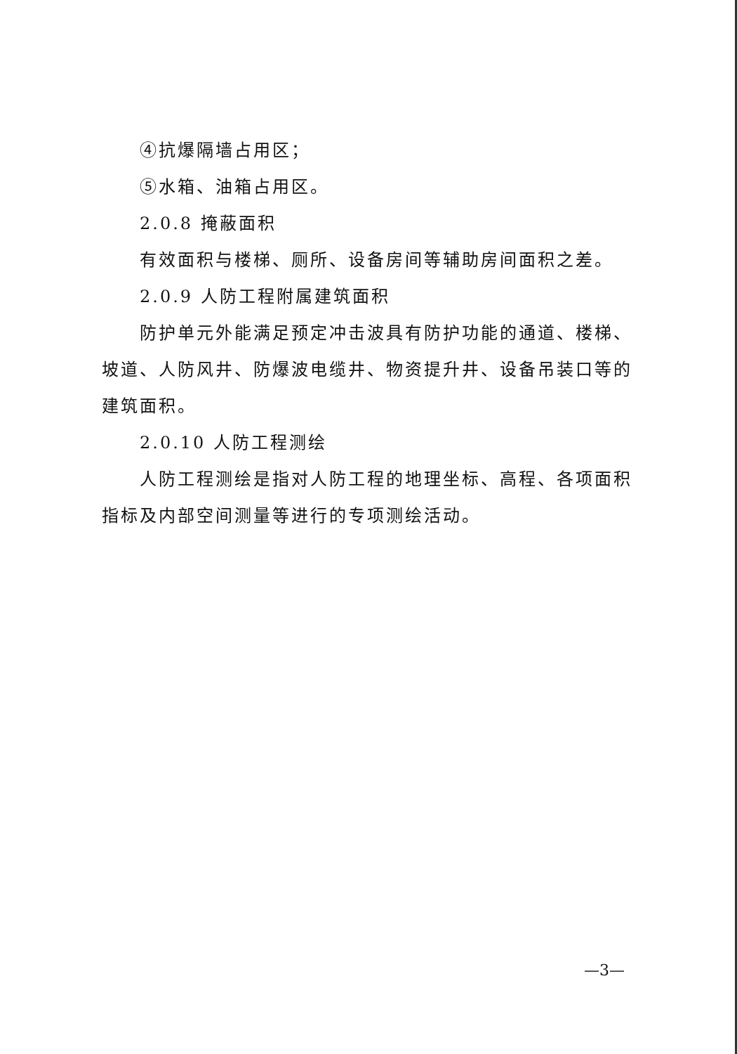④抗爆隔墙占用区；
⑤水箱、油箱占用区。
2.0.8 掩蔽面积
有效面积与楼梯、厕所、设备房间等辅助房间面积之差。
2.0.9 人防工程附属建筑面积
防护单元外能满足预定冲击波具有防护功能的通道、楼梯、坡道、人防风井、防爆波电缆井、物资提升井、设备吊装口等的建筑面积。
2.0.10 人防工程测绘
人防工程测绘是指对人防工程的地理坐标、高程、各项面积指标及内部空间测量等进行的专项测绘活动。
—3—